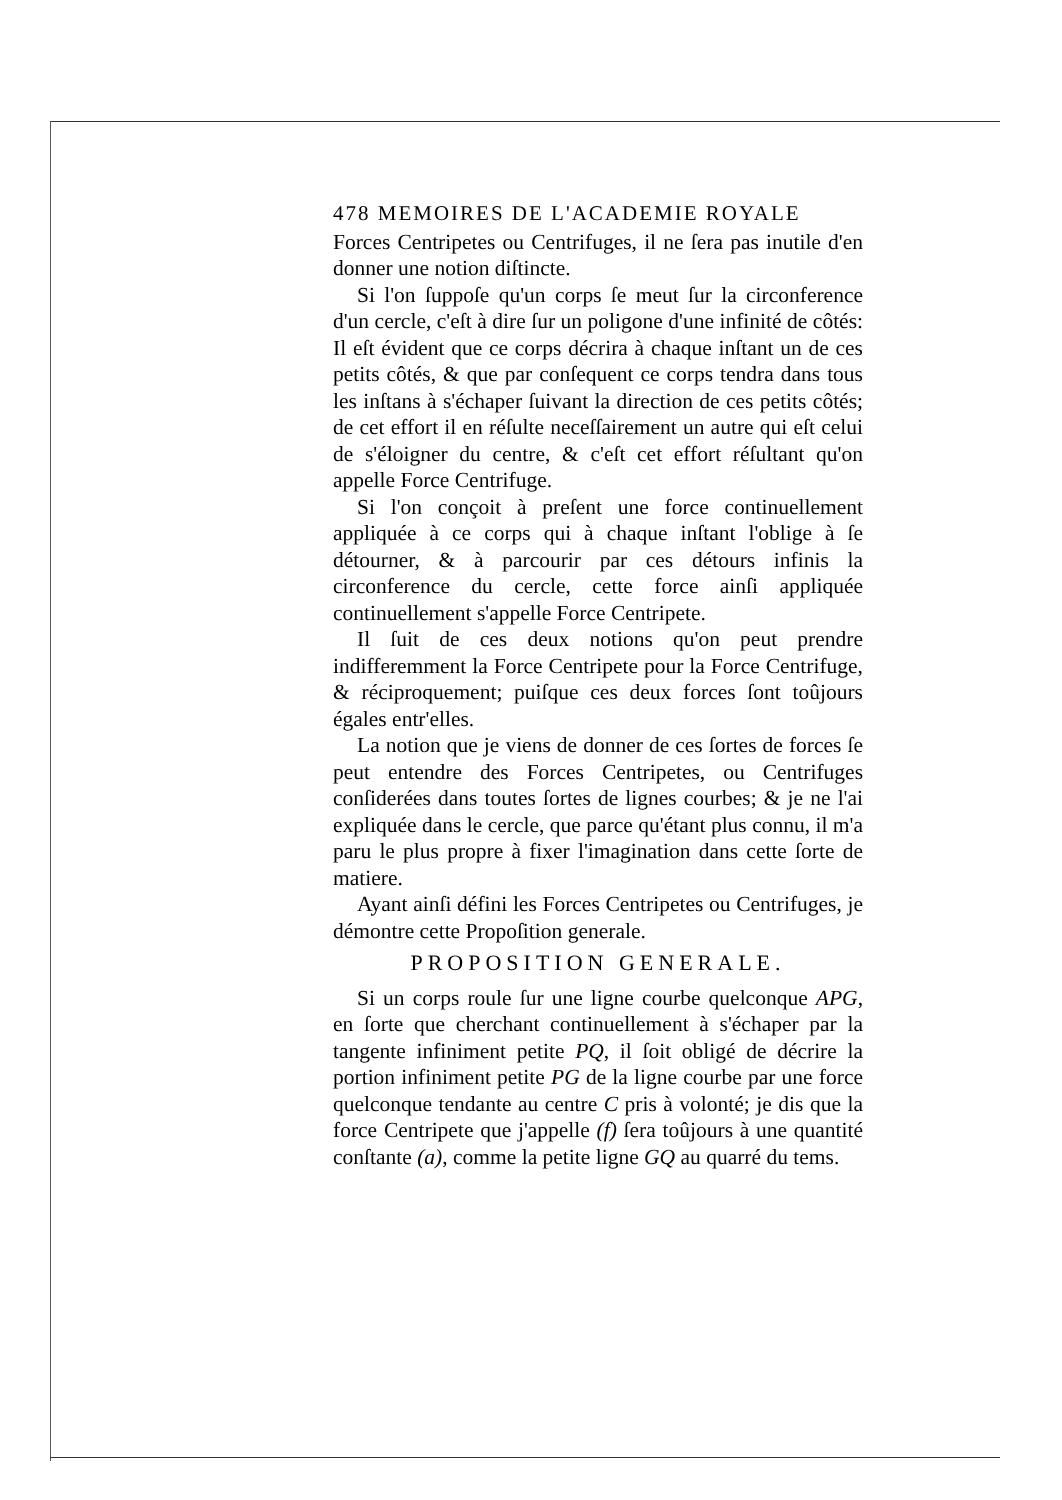478 MEMOIRES DE L'ACADEMIE ROYALE
Forces Centripetes ou Centrifuges, il ne ſera pas inutile d'en donner une notion diſtincte.
Si l'on ſuppoſe qu'un corps ſe meut ſur la circonference d'un cercle, c'eſt à dire ſur un poligone d'une infinité de côtés: Il eſt évident que ce corps décrira à chaque inſtant un de ces petits côtés, & que par conſequent ce corps tendra dans tous les inſtans à s'échaper ſuivant la direction de ces petits côtés; de cet effort il en réſulte neceſſairement un autre qui eſt celui de s'éloigner du centre, & c'eſt cet effort réſultant qu'on appelle Force Centrifuge.
Si l'on conçoit à preſent une force continuellement appliquée à ce corps qui à chaque inſtant l'oblige à ſe détourner, & à parcourir par ces détours infinis la circonference du cercle, cette force ainſi appliquée continuellement s'appelle Force Centripete.
Il ſuit de ces deux notions qu'on peut prendre indifferemment la Force Centripete pour la Force Centrifuge, & réciproquement; puiſque ces deux forces ſont toûjours égales entr'elles.
La notion que je viens de donner de ces ſortes de forces ſe peut entendre des Forces Centripetes, ou Centrifuges conſiderées dans toutes ſortes de lignes courbes; & je ne l'ai expliquée dans le cercle, que parce qu'étant plus connu, il m'a paru le plus propre à fixer l'imagination dans cette ſorte de matiere.
Ayant ainſi défini les Forces Centripetes ou Centrifuges, je démontre cette Propoſition generale.
PROPOSITION GENERALE.
Si un corps roule ſur une ligne courbe quelconque APG, en ſorte que cherchant continuellement à s'échaper par la tangente infiniment petite PQ, il ſoit obligé de décrire la portion infiniment petite PG de la ligne courbe par une force quelconque tendante au centre C pris à volonté; je dis que la force Centripete que j'appelle (f) ſera toûjours à une quantité conſtante (a), comme la petite ligne GQ au quarré du tems.